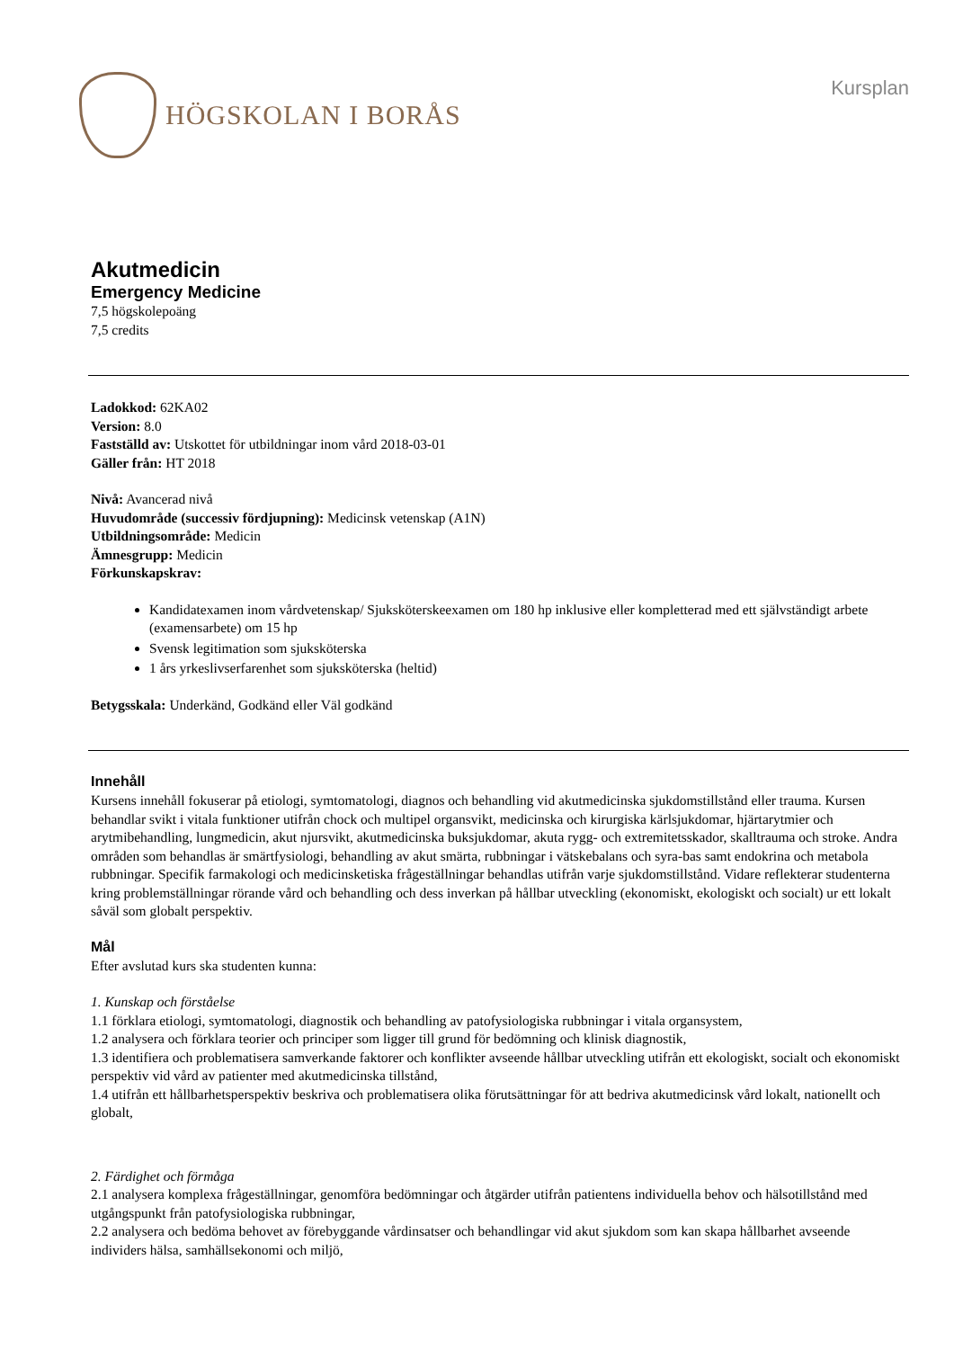HÖGSKOLAN I BORÅS
Kursplan
Akutmedicin
Emergency Medicine
7,5 högskolepoäng
7,5 credits
Ladokkod: 62KA02
Version: 8.0
Fastställd av: Utskottet för utbildningar inom vård 2018-03-01
Gäller från: HT 2018
Nivå: Avancerad nivå
Huvudområde (successiv fördjupning): Medicinsk vetenskap (A1N)
Utbildningsområde: Medicin
Ämnesgrupp: Medicin
Förkunskapskrav:
Kandidatexamen inom vårdvetenskap/ Sjuksköterskeexamen om 180 hp inklusive eller kompletterad med ett självständigt arbete (examensarbete) om 15 hp
Svensk legitimation som sjuksköterska
1 års yrkeslivserfarenhet som sjuksköterska (heltid)
Betygsskala: Underkänd, Godkänd eller Väl godkänd
Innehåll
Kursens innehåll fokuserar på etiologi, symtomatologi, diagnos och behandling vid akutmedicinska sjukdomstillstånd eller trauma. Kursen behandlar svikt i vitala funktioner utifrån chock och multipel organsvikt, medicinska och kirurgiska kärlsjukdomar, hjärtarytmier och arytmibehandling, lungmedicin, akut njursvikt, akutmedicinska buksjukdomar, akuta rygg- och extremitetsskador, skalltrauma och stroke. Andra områden som behandlas är smärtfysiologi, behandling av akut smärta, rubbningar i vätskebalans och syra-bas samt endokrina och metabola rubbningar. Specifik farmakologi och medicinsketiska frågeställningar behandlas utifrån varje sjukdomstillstånd. Vidare reflekterar studenterna kring problemställningar rörande vård och behandling och dess inverkan på hållbar utveckling (ekonomiskt, ekologiskt och socialt) ur ett lokalt såväl som globalt perspektiv.
Mål
Efter avslutad kurs ska studenten kunna:
1. Kunskap och förståelse
1.1 förklara etiologi, symtomatologi, diagnostik och behandling av patofysiologiska rubbningar i vitala organsystem,
1.2 analysera och förklara teorier och principer som ligger till grund för bedömning och klinisk diagnostik,
1.3 identifiera och problematisera samverkande faktorer och konflikter avseende hållbar utveckling utifrån ett ekologiskt, socialt och ekonomiskt perspektiv vid vård av patienter med akutmedicinska tillstånd,
1.4 utifrån ett hållbarhetsperspektiv beskriva och problematisera olika förutsättningar för att bedriva akutmedicinsk vård lokalt, nationellt och globalt,
2. Färdighet och förmåga
2.1 analysera komplexa frågeställningar, genomföra bedömningar och åtgärder utifrån patientens individuella behov och hälsotillstånd med utgångspunkt från patofysiologiska rubbningar,
2.2 analysera och bedöma behovet av förebyggande vårdinsatser och behandlingar vid akut sjukdom som kan skapa hållbarhet avseende individers hälsa, samhällsekonomi och miljö,